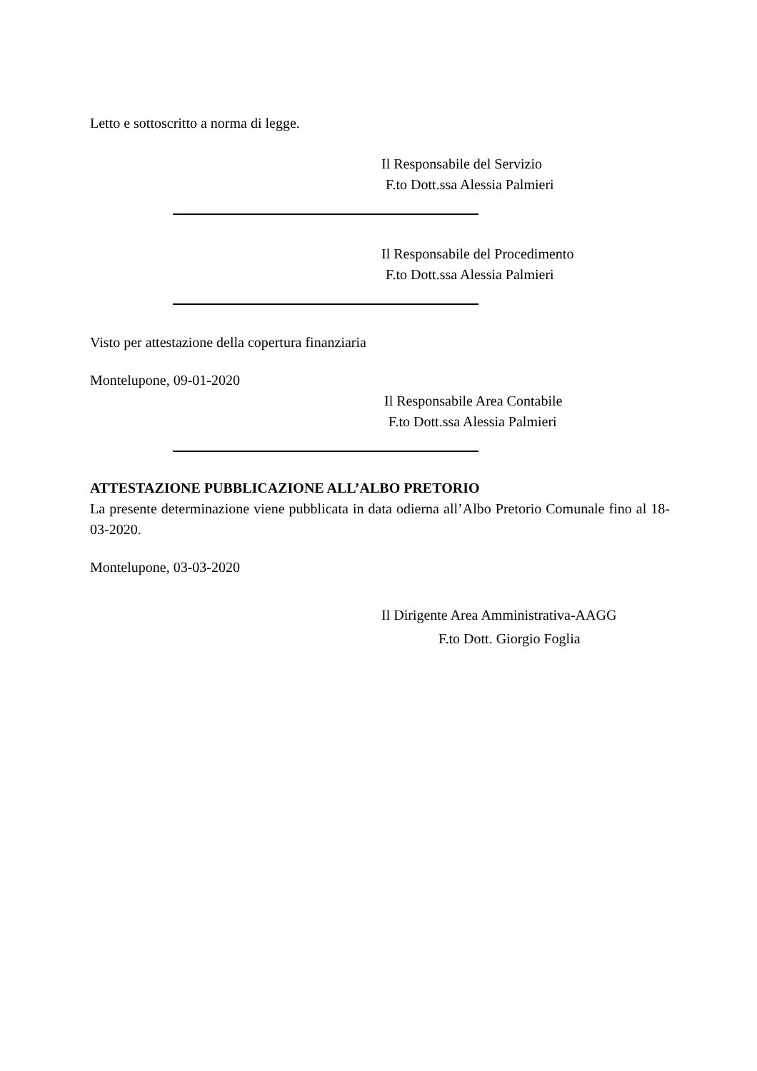Letto e sottoscritto a norma di legge.
Il Responsabile del Servizio
F.to Dott.ssa Alessia Palmieri
Il Responsabile del Procedimento
F.to Dott.ssa Alessia Palmieri
Visto per attestazione della copertura finanziaria
Montelupone, 09-01-2020
Il Responsabile Area Contabile
F.to Dott.ssa Alessia Palmieri
ATTESTAZIONE PUBBLICAZIONE ALL’ALBO PRETORIO
La presente determinazione viene pubblicata in data odierna all’Albo Pretorio Comunale fino al 18-03-2020.
Montelupone, 03-03-2020
Il Dirigente Area Amministrativa-AAGG
F.to Dott. Giorgio Foglia